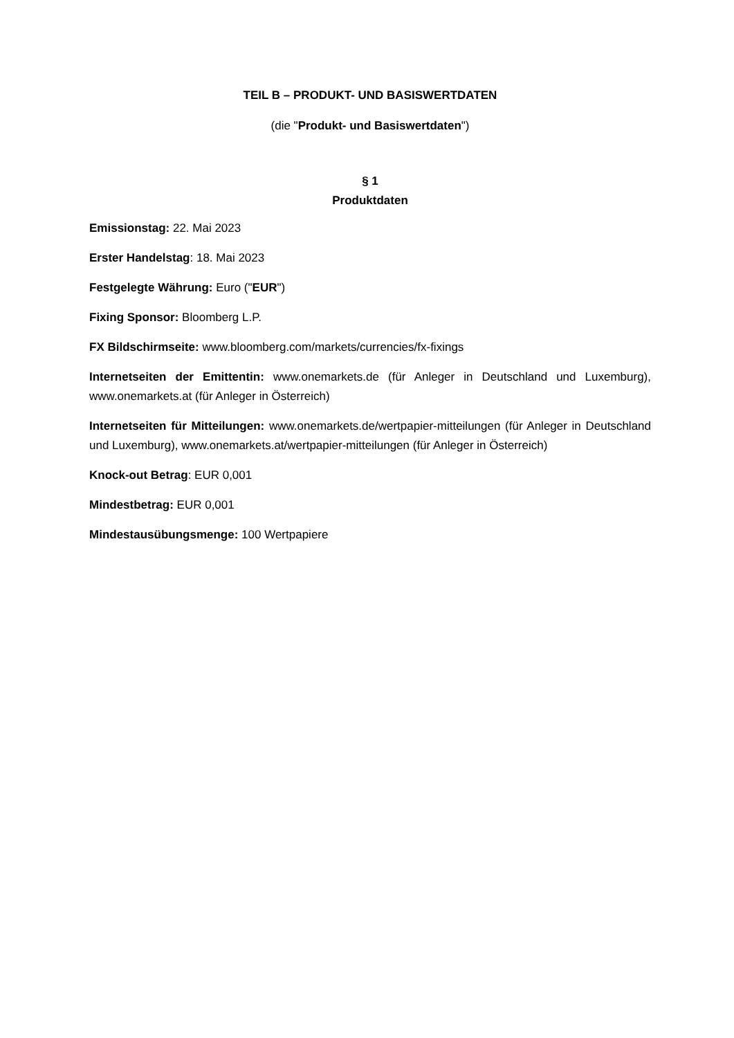TEIL B – PRODUKT- UND BASISWERTDATEN
(die "Produkt- und Basiswertdaten")
§ 1
Produktdaten
Emissionstag: 22. Mai 2023
Erster Handelstag: 18. Mai 2023
Festgelegte Währung: Euro ("EUR")
Fixing Sponsor: Bloomberg L.P.
FX Bildschirmseite: www.bloomberg.com/markets/currencies/fx-fixings
Internetseiten der Emittentin: www.onemarkets.de (für Anleger in Deutschland und Luxemburg), www.onemarkets.at (für Anleger in Österreich)
Internetseiten für Mitteilungen: www.onemarkets.de/wertpapier-mitteilungen (für Anleger in Deutschland und Luxemburg), www.onemarkets.at/wertpapier-mitteilungen (für Anleger in Österreich)
Knock-out Betrag: EUR 0,001
Mindestbetrag: EUR 0,001
Mindestausübungsmenge: 100 Wertpapiere